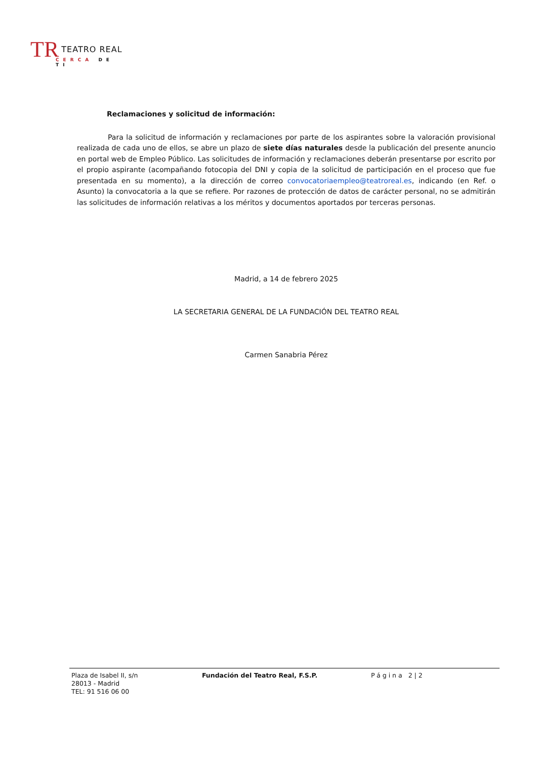TR TEATRO REAL
CERCA DE TI
Reclamaciones y solicitud de información:
Para la solicitud de información y reclamaciones por parte de los aspirantes sobre la valoración provisional realizada de cada uno de ellos, se abre un plazo de siete días naturales desde la publicación del presente anuncio en portal web de Empleo Público. Las solicitudes de información y reclamaciones deberán presentarse por escrito por el propio aspirante (acompañando fotocopia del DNI y copia de la solicitud de participación en el proceso que fue presentada en su momento), a la dirección de correo convocatoriaempleo@teatroreal.es, indicando (en Ref. o Asunto) la convocatoria a la que se refiere. Por razones de protección de datos de carácter personal, no se admitirán las solicitudes de información relativas a los méritos y documentos aportados por terceras personas.
Madrid, a 14 de febrero 2025
LA SECRETARIA GENERAL DE LA FUNDACIÓN DEL TEATRO REAL
Carmen Sanabria Pérez
Plaza de Isabel II, s/n
28013 - Madrid
TEL: 91 516 06 00
Fundación del Teatro Real, F.S.P.
Página 2|2